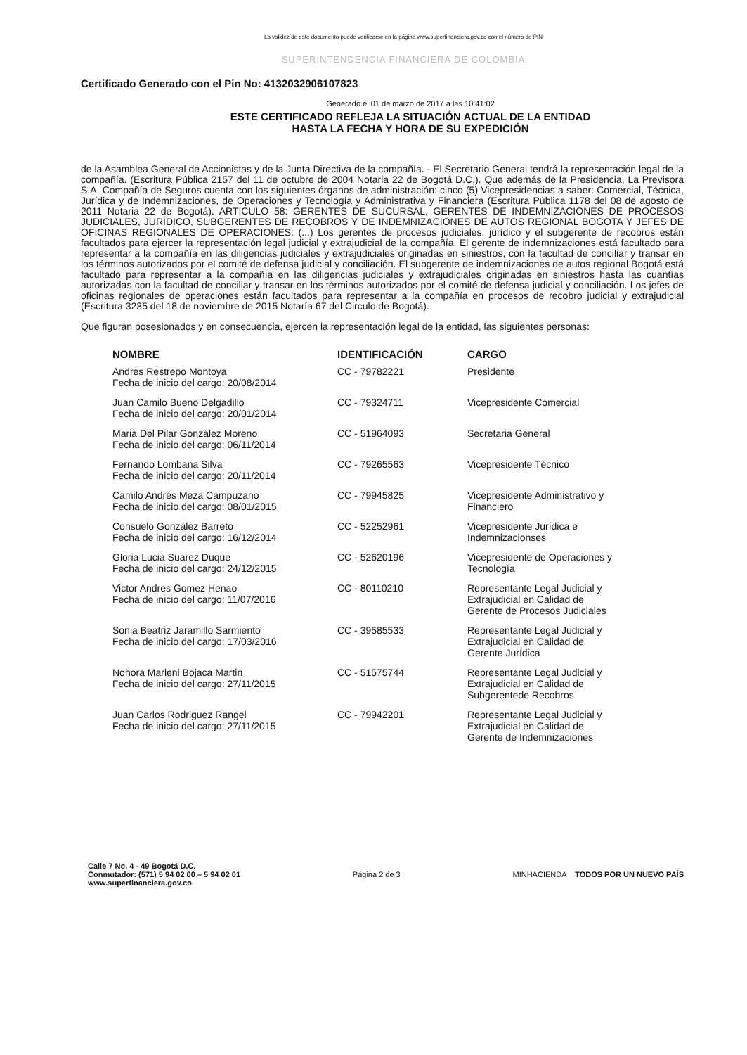La validez de este documento puede verificarse en la página www.superfinanciera.gov.co con el número de PIN
SUPERINTENDENCIA FINANCIERA DE COLOMBIA
Certificado Generado con el Pin No: 4132032906107823
Generado el 01 de marzo de 2017 a las 10:41:02
ESTE CERTIFICADO REFLEJA LA SITUACIÓN ACTUAL DE LA ENTIDAD
HASTA LA FECHA Y HORA DE SU EXPEDICIÓN
de la Asamblea General de Accionistas y de la Junta Directiva de la compañía. - El Secretario General tendrá la representación legal de la compañía. (Escritura Pública 2157 del 11 de octubre de 2004 Notaria 22 de Bogotá D.C.). Que además de la Presidencia, La Previsora S.A. Compañía de Seguros cuenta con los siguientes órganos de administración: cinco (5) Vicepresidencias a saber: Comercial, Técnica, Jurídica y de Indemnizaciones, de Operaciones y Tecnología y Administrativa y Financiera (Escritura Pública 1178 del 08 de agosto de 2011 Notaria 22 de Bogotá). ARTICULO 58: GERENTES DE SUCURSAL, GERENTES DE INDEMNIZACIONES DE PROCESOS JUDICIALES, JURÍDICO, SUBGERENTES DE RECOBROS Y DE INDEMNIZACIONES DE AUTOS REGIONAL BOGOTA Y JEFES DE OFICINAS REGIONALES DE OPERACIONES: (...) Los gerentes de procesos judiciales, jurídico y el subgerente de recobros están facultados para ejercer la representación legal judicial y extrajudicial de la compañía. El gerente de indemnizaciones está facultado para representar a la compañía en las diligencias judiciales y extrajudiciales originadas en siniestros, con la facultad de conciliar y transar en los términos autorizados por el comité de defensa judicial y conciliación. El subgerente de indemnizaciones de autos regional Bogotá está facultado para representar a la compañía en las diligencias judiciales y extrajudiciales originadas en siniestros hasta las cuantías autorizadas con la facultad de conciliar y transar en los términos autorizados por el comité de defensa judicial y conciliación. Los jefes de oficinas regionales de operaciones están facultados para representar a la compañía en procesos de recobro judicial y extrajudicial (Escritura 3235 del 18 de noviembre de 2015 Notaría 67 del Circulo de Bogotá).
Que figuran posesionados y en consecuencia, ejercen la representación legal de la entidad, las siguientes personas:
| NOMBRE | IDENTIFICACIÓN | CARGO |
| --- | --- | --- |
| Andres Restrepo Montoya Fecha de inicio del cargo: 20/08/2014 | CC - 79782221 | Presidente |
| Juan Camilo Bueno Delgadillo Fecha de inicio del cargo: 20/01/2014 | CC - 79324711 | Vicepresidente Comercial |
| Maria Del Pilar González Moreno Fecha de inicio del cargo: 06/11/2014 | CC - 51964093 | Secretaria General |
| Fernando Lombana Silva Fecha de inicio del cargo: 20/11/2014 | CC - 79265563 | Vicepresidente Técnico |
| Camilo Andrés Meza Campuzano Fecha de inicio del cargo: 08/01/2015 | CC - 79945825 | Vicepresidente Administrativo y Financiero |
| Consuelo González Barreto Fecha de inicio del cargo: 16/12/2014 | CC - 52252961 | Vicepresidente Jurídica e Indemnizacionses |
| Gloria Lucia Suarez Duque Fecha de inicio del cargo: 24/12/2015 | CC - 52620196 | Vicepresidente de Operaciones y Tecnología |
| Victor Andres Gomez Henao Fecha de inicio del cargo: 11/07/2016 | CC - 80110210 | Representante Legal Judicial y Extrajudicial en Calidad de Gerente de Procesos Judiciales |
| Sonia Beatriz Jaramillo Sarmiento Fecha de inicio del cargo: 17/03/2016 | CC - 39585533 | Representante Legal Judicial y Extrajudicial en Calidad de Gerente Jurídica |
| Nohora Marleni Bojaca Martin Fecha de inicio del cargo: 27/11/2015 | CC - 51575744 | Representante Legal Judicial y Extrajudicial en Calidad de Subgerentede Recobros |
| Juan Carlos Rodriguez Rangel Fecha de inicio del cargo: 27/11/2015 | CC - 79942201 | Representante Legal Judicial y Extrajudicial en Calidad de Gerente de Indemnizaciones |
Calle 7 No. 4 - 49 Bogotá D.C.
Conmutador: (571) 5 94 02 00 – 5 94 02 01
www.superfinanciera.gov.co
Página 2 de 3
MINHACIENDA TODOS POR UN NUEVO PAÍS